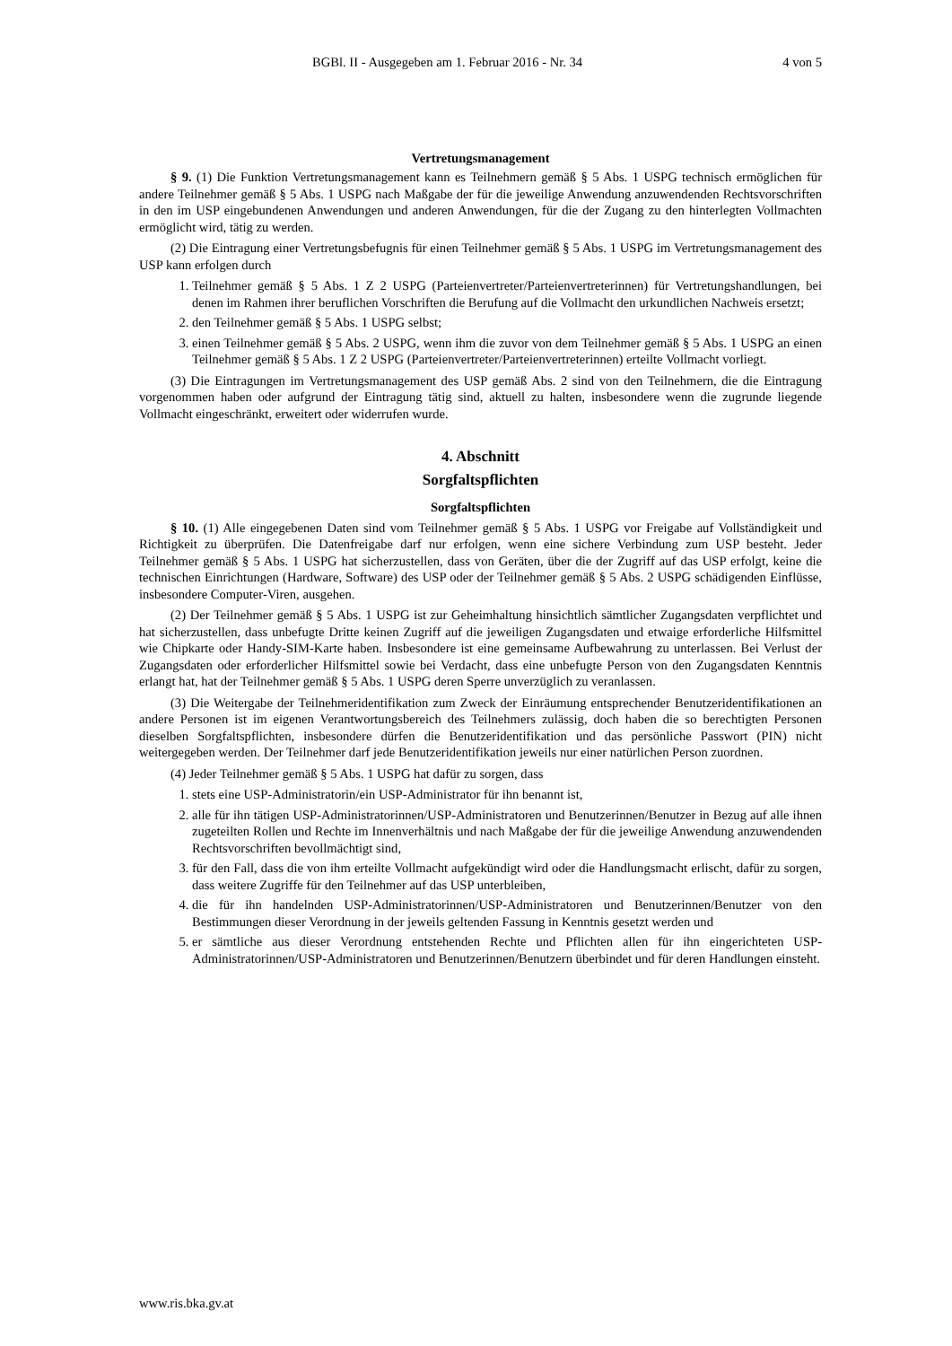BGBl. II - Ausgegeben am 1. Februar 2016 - Nr. 34 4 von 5
Vertretungsmanagement
§ 9. (1) Die Funktion Vertretungsmanagement kann es Teilnehmern gemäß § 5 Abs. 1 USPG technisch ermöglichen für andere Teilnehmer gemäß § 5 Abs. 1 USPG nach Maßgabe der für die jeweilige Anwendung anzuwendenden Rechtsvorschriften in den im USP eingebundenen Anwendungen und anderen Anwendungen, für die der Zugang zu den hinterlegten Vollmachten ermöglicht wird, tätig zu werden.
(2) Die Eintragung einer Vertretungsbefugnis für einen Teilnehmer gemäß § 5 Abs. 1 USPG im Vertretungsmanagement des USP kann erfolgen durch
1. Teilnehmer gemäß § 5 Abs. 1 Z 2 USPG (Parteienvertreter/Parteienvertreterinnen) für Vertretungshandlungen, bei denen im Rahmen ihrer beruflichen Vorschriften die Berufung auf die Vollmacht den urkundlichen Nachweis ersetzt;
2. den Teilnehmer gemäß § 5 Abs. 1 USPG selbst;
3. einen Teilnehmer gemäß § 5 Abs. 2 USPG, wenn ihm die zuvor von dem Teilnehmer gemäß § 5 Abs. 1 USPG an einen Teilnehmer gemäß § 5 Abs. 1 Z 2 USPG (Parteienvertreter/Parteienvertreterinnen) erteilte Vollmacht vorliegt.
(3) Die Eintragungen im Vertretungsmanagement des USP gemäß Abs. 2 sind von den Teilnehmern, die die Eintragung vorgenommen haben oder aufgrund der Eintragung tätig sind, aktuell zu halten, insbesondere wenn die zugrunde liegende Vollmacht eingeschränkt, erweitert oder widerrufen wurde.
4. Abschnitt
Sorgfaltspflichten
Sorgfaltspflichten
§ 10. (1) Alle eingegebenen Daten sind vom Teilnehmer gemäß § 5 Abs. 1 USPG vor Freigabe auf Vollständigkeit und Richtigkeit zu überprüfen. Die Datenfreigabe darf nur erfolgen, wenn eine sichere Verbindung zum USP besteht. Jeder Teilnehmer gemäß § 5 Abs. 1 USPG hat sicherzustellen, dass von Geräten, über die der Zugriff auf das USP erfolgt, keine die technischen Einrichtungen (Hardware, Software) des USP oder der Teilnehmer gemäß § 5 Abs. 2 USPG schädigenden Einflüsse, insbesondere Computer-Viren, ausgehen.
(2) Der Teilnehmer gemäß § 5 Abs. 1 USPG ist zur Geheimhaltung hinsichtlich sämtlicher Zugangsdaten verpflichtet und hat sicherzustellen, dass unbefugte Dritte keinen Zugriff auf die jeweiligen Zugangsdaten und etwaige erforderliche Hilfsmittel wie Chipkarte oder Handy-SIM-Karte haben. Insbesondere ist eine gemeinsame Aufbewahrung zu unterlassen. Bei Verlust der Zugangsdaten oder erforderlicher Hilfsmittel sowie bei Verdacht, dass eine unbefugte Person von den Zugangsdaten Kenntnis erlangt hat, hat der Teilnehmer gemäß § 5 Abs. 1 USPG deren Sperre unverzüglich zu veranlassen.
(3) Die Weitergabe der Teilnehmeridentifikation zum Zweck der Einräumung entsprechender Benutzeridentifikationen an andere Personen ist im eigenen Verantwortungsbereich des Teilnehmers zulässig, doch haben die so berechtigten Personen dieselben Sorgfaltspflichten, insbesondere dürfen die Benutzeridentifikation und das persönliche Passwort (PIN) nicht weitergegeben werden. Der Teilnehmer darf jede Benutzeridentifikation jeweils nur einer natürlichen Person zuordnen.
(4) Jeder Teilnehmer gemäß § 5 Abs. 1 USPG hat dafür zu sorgen, dass
1. stets eine USP-Administratorin/ein USP-Administrator für ihn benannt ist,
2. alle für ihn tätigen USP-Administratorinnen/USP-Administratoren und Benutzerinnen/Benutzer in Bezug auf alle ihnen zugeteilten Rollen und Rechte im Innenverhältnis und nach Maßgabe der für die jeweilige Anwendung anzuwendenden Rechtsvorschriften bevollmächtigt sind,
3. für den Fall, dass die von ihm erteilte Vollmacht aufgekündigt wird oder die Handlungsmacht erlischt, dafür zu sorgen, dass weitere Zugriffe für den Teilnehmer auf das USP unterbleiben,
4. die für ihn handelnden USP-Administratorinnen/USP-Administratoren und Benutzerinnen/Benutzer von den Bestimmungen dieser Verordnung in der jeweils geltenden Fassung in Kenntnis gesetzt werden und
5. er sämtliche aus dieser Verordnung entstehenden Rechte und Pflichten allen für ihn eingerichteten USP-Administratorinnen/USP-Administratoren und Benutzerinnen/Benutzern überbindet und für deren Handlungen einsteht.
www.ris.bka.gv.at